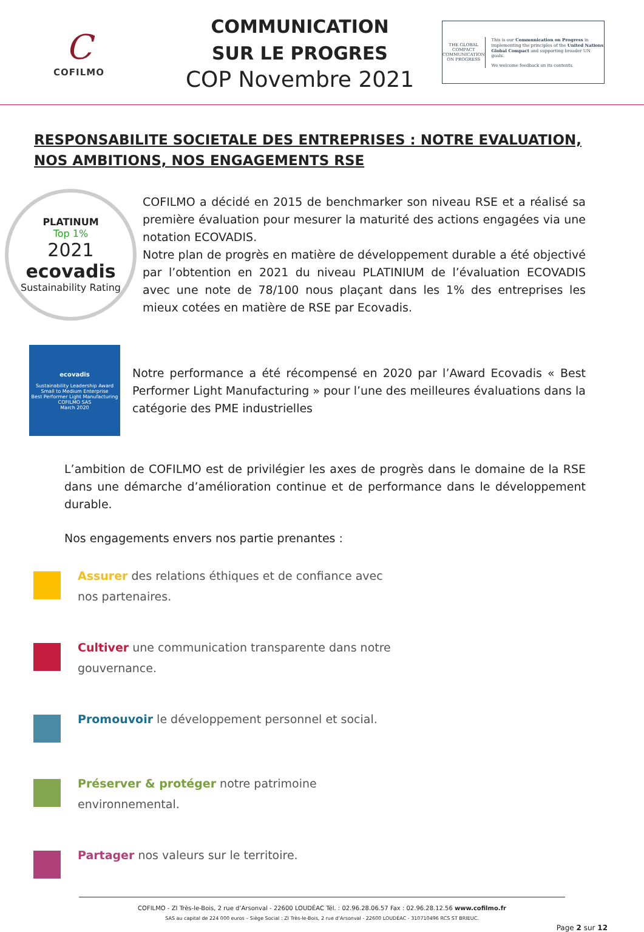C
COFILMO
COMMUNICATION
SUR LE PROGRES
COP Novembre 2021
THE GLOBAL COMPACT
COMMUNICATION ON PROGRESS
This is our Communication on Progress in implementing the principles of the United Nations Global Compact and supporting broader UN goals.
We welcome feedback on its contents.
RESPONSABILITE SOCIETALE DES ENTREPRISES : NOTRE EVALUATION, NOS AMBITIONS, NOS ENGAGEMENTS RSE
PLATINUM
Top 1%
2021
ecovadis
Sustainability Rating
COFILMO a décidé en 2015 de benchmarker son niveau RSE et a réalisé sa première évaluation pour mesurer la maturité des actions engagées via une notation ECOVADIS.
Notre plan de progrès en matière de développement durable a été objectivé par l’obtention en 2021 du niveau PLATINIUM de l’évaluation ECOVADIS avec une note de 78/100 nous plaçant dans les 1% des entreprises les mieux cotées en matière de RSE par Ecovadis.
ecovadis
Sustainability Leadership Award
Small to Medium Enterprise
Best Performer Light Manufacturing
COFILMO SAS
March 2020
Notre performance a été récompensé en 2020 par l’Award Ecovadis « Best Performer Light Manufacturing » pour l’une des meilleures évaluations dans la catégorie des PME industrielles
L’ambition de COFILMO est de privilégier les axes de progrès dans le domaine de la RSE dans une démarche d’amélioration continue et de performance dans le développement durable.
Nos engagements envers nos partie prenantes :
Assurer des relations éthiques et de confiance avec
nos partenaires.
Cultiver une communication transparente dans notre
gouvernance.
Promouvoir le développement personnel et social.
Préserver & protéger notre patrimoine
environnemental.
Partager nos valeurs sur le territoire.
COFILMO - ZI Très-le-Bois, 2 rue d’Arsonval - 22600 LOUDÉAC Tél. : 02.96.28.06.57 Fax : 02.96.28.12.56 www.cofilmo.fr
SAS au capital de 224 000 euros – Siège Social : ZI Très-le-Bois, 2 rue d’Arsonval - 22600 LOUDÉAC - 310710496 RCS ST BRIEUC.
Page 2 sur 12